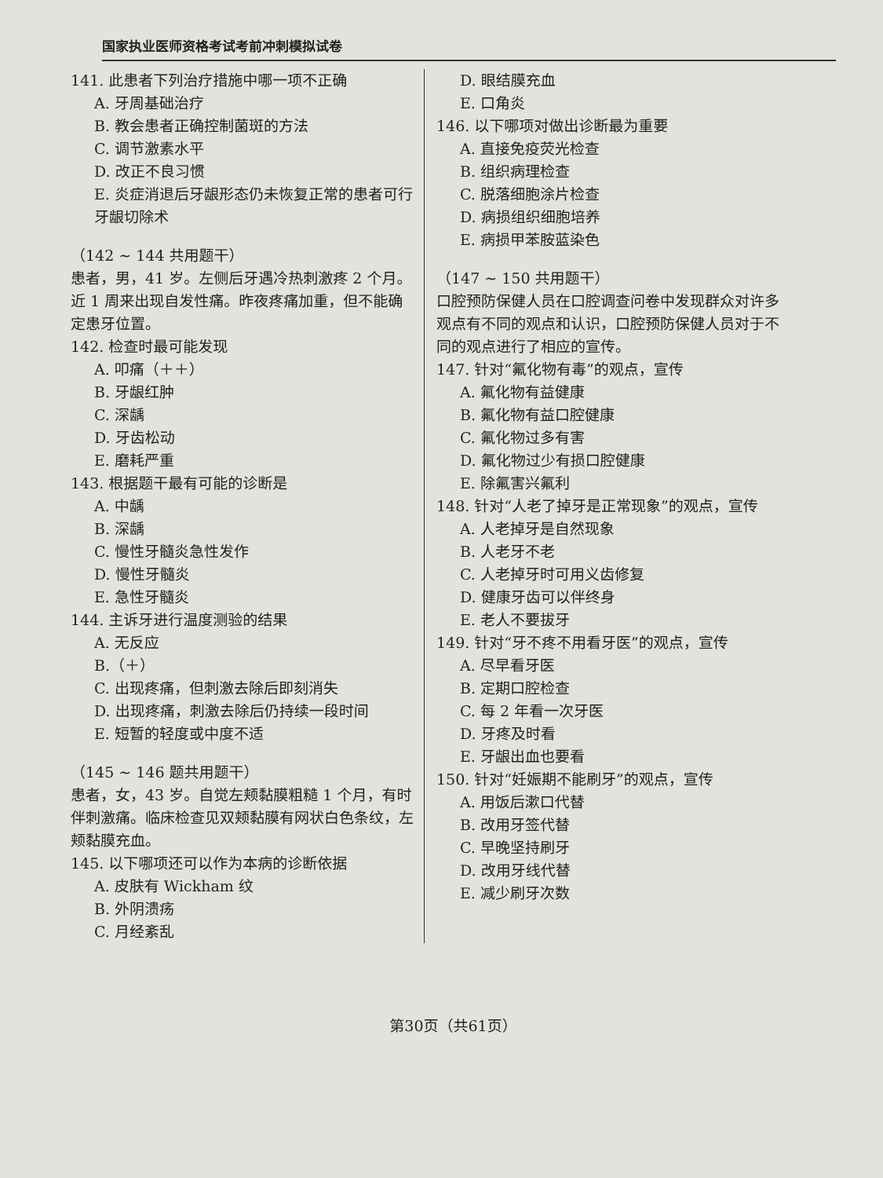国家执业医师资格考试考前冲刺模拟试卷
141. 此患者下列治疗措施中哪一项不正确
A. 牙周基础治疗
B. 教会患者正确控制菌斑的方法
C. 调节激素水平
D. 改正不良习惯
E. 炎症消退后牙龈形态仍未恢复正常的患者可行牙龈切除术
（142 ~ 144 共用题干）
患者，男，41 岁。左侧后牙遇冷热刺激疼 2 个月。近 1 周来出现自发性痛。昨夜疼痛加重，但不能确定患牙位置。
142. 检查时最可能发现
A. 叩痛（＋＋）
B. 牙龈红肿
C. 深龋
D. 牙齿松动
E. 磨耗严重
143. 根据题干最有可能的诊断是
A. 中龋
B. 深龋
C. 慢性牙髓炎急性发作
D. 慢性牙髓炎
E. 急性牙髓炎
144. 主诉牙进行温度测验的结果
A. 无反应
B.（＋）
C. 出现疼痛，但刺激去除后即刻消失
D. 出现疼痛，刺激去除后仍持续一段时间
E. 短暂的轻度或中度不适
（145 ~ 146 题共用题干）
患者，女，43 岁。自觉左颊黏膜粗糙 1 个月，有时伴刺激痛。临床检查见双颊黏膜有网状白色条纹，左颊黏膜充血。
145. 以下哪项还可以作为本病的诊断依据
A. 皮肤有 Wickham 纹
B. 外阴溃疡
C. 月经紊乱
D. 眼结膜充血
E. 口角炎
146. 以下哪项对做出诊断最为重要
A. 直接免疫荧光检查
B. 组织病理检查
C. 脱落细胞涂片检查
D. 病损组织细胞培养
E. 病损甲苯胺蓝染色
（147 ~ 150 共用题干）
口腔预防保健人员在口腔调查问卷中发现群众对许多观点有不同的观点和认识，口腔预防保健人员对于不同的观点进行了相应的宣传。
147. 针对“氟化物有毒”的观点，宣传
A. 氟化物有益健康
B. 氟化物有益口腔健康
C. 氟化物过多有害
D. 氟化物过少有损口腔健康
E. 除氟害兴氟利
148. 针对“人老了掉牙是正常现象”的观点，宣传
A. 人老掉牙是自然现象
B. 人老牙不老
C. 人老掉牙时可用义齿修复
D. 健康牙齿可以伴终身
E. 老人不要拔牙
149. 针对“牙不疼不用看牙医”的观点，宣传
A. 尽早看牙医
B. 定期口腔检查
C. 每 2 年看一次牙医
D. 牙疼及时看
E. 牙龈出血也要看
150. 针对“妊娠期不能刷牙”的观点，宣传
A. 用饭后漱口代替
B. 改用牙签代替
C. 早晚坚持刷牙
D. 改用牙线代替
E. 减少刷牙次数
第30页（共61页）